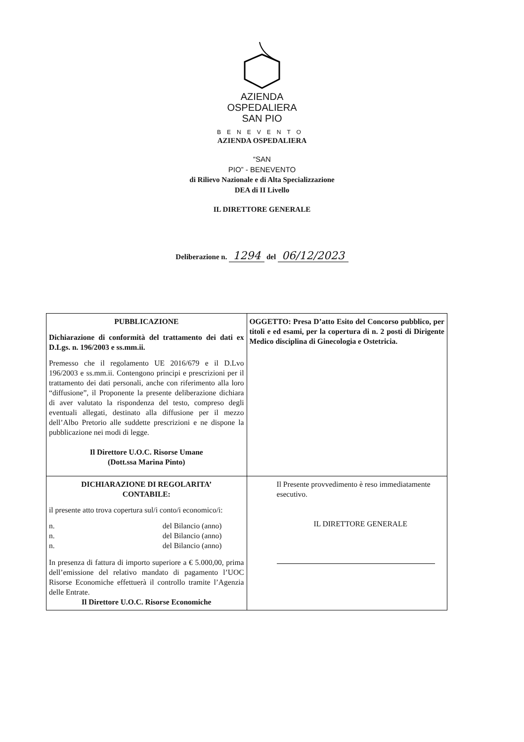AZIENDA
OSPEDALIERA
SAN PIO
BENEVENTO
AZIENDA OSPEDALIERA
“SAN
PIO” - BENEVENTO
di Rilievo Nazionale e di Alta Specializzazione
DEA di II Livello
IL DIRETTORE GENERALE
Deliberazione n. 1294 del 06/12/2023
| PUBBLICAZIONE Dichiarazione di conformità del trattamento dei dati ex D.Lgs. n. 196/2003 e ss.mm.ii. Premesso che il regolamento UE 2016/679 e il D.Lvo 196/2003 e ss.mm.ii. Contengono principi e prescrizioni per il trattamento dei dati personali, anche con riferimento alla loro “diffusione”, il Proponente la presente deliberazione dichiara di aver valutato la rispondenza del testo, compreso degli eventuali allegati, destinato alla diffusione per il mezzo dell’Albo Pretorio alle suddette prescrizioni e ne dispone la pubblicazione nei modi di legge. Il Direttore U.O.C. Risorse Umane (Dott.ssa Marina Pinto) | OGGETTO: Presa D’atto Esito del Concorso pubblico, per titoli e ed esami, per la copertura di n. 2 posti di Dirigente Medico disciplina di Ginecologia e Ostetricia. |
| DICHIARAZIONE DI REGOLARITA’ CONTABILE: il presente atto trova copertura sul/i conto/i economico/i: n. del Bilancio (anno) n. del Bilancio (anno) n. del Bilancio (anno) In presenza di fattura di importo superiore a € 5.000,00, prima dell’emissione del relativo mandato di pagamento l’UOC Risorse Economiche effettuerà il controllo tramite l’Agenzia delle Entrate. Il Direttore U.O.C. Risorse Economiche | Il Presente provvedimento è reso immediatamente esecutivo. IL DIRETTORE GENERALE |